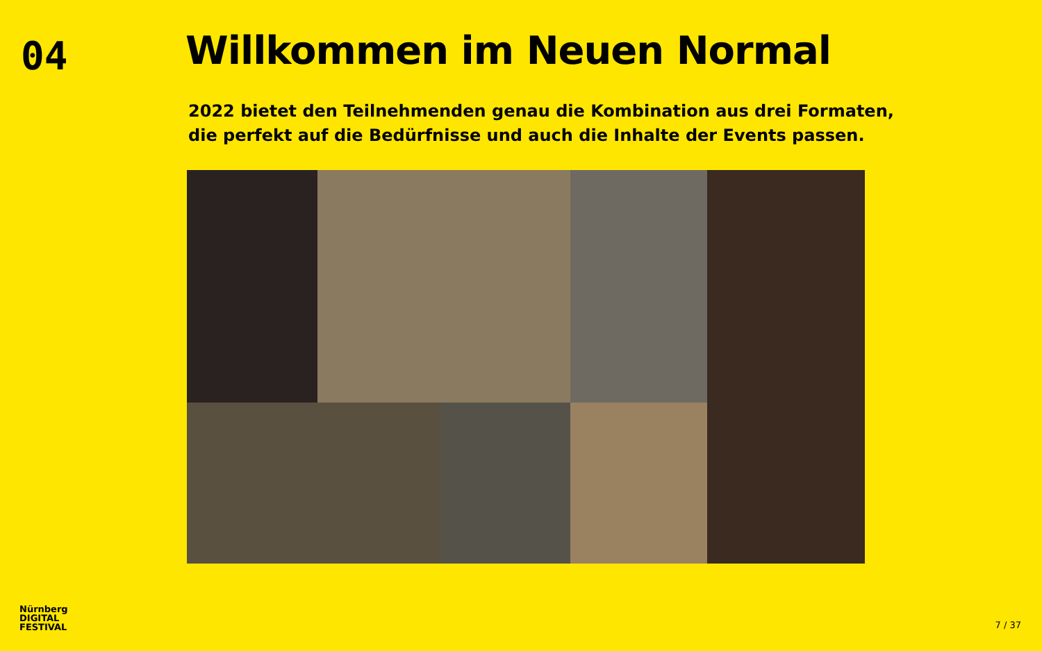04 Willkommen im Neuen Normal
2022 bietet den Teilnehmenden genau die Kombination aus drei Formaten,
die perfekt auf die Bedürfnisse und auch die Inhalte der Events passen.
Nürnberg
DIGITAL
FESTIVAL
7 / 37